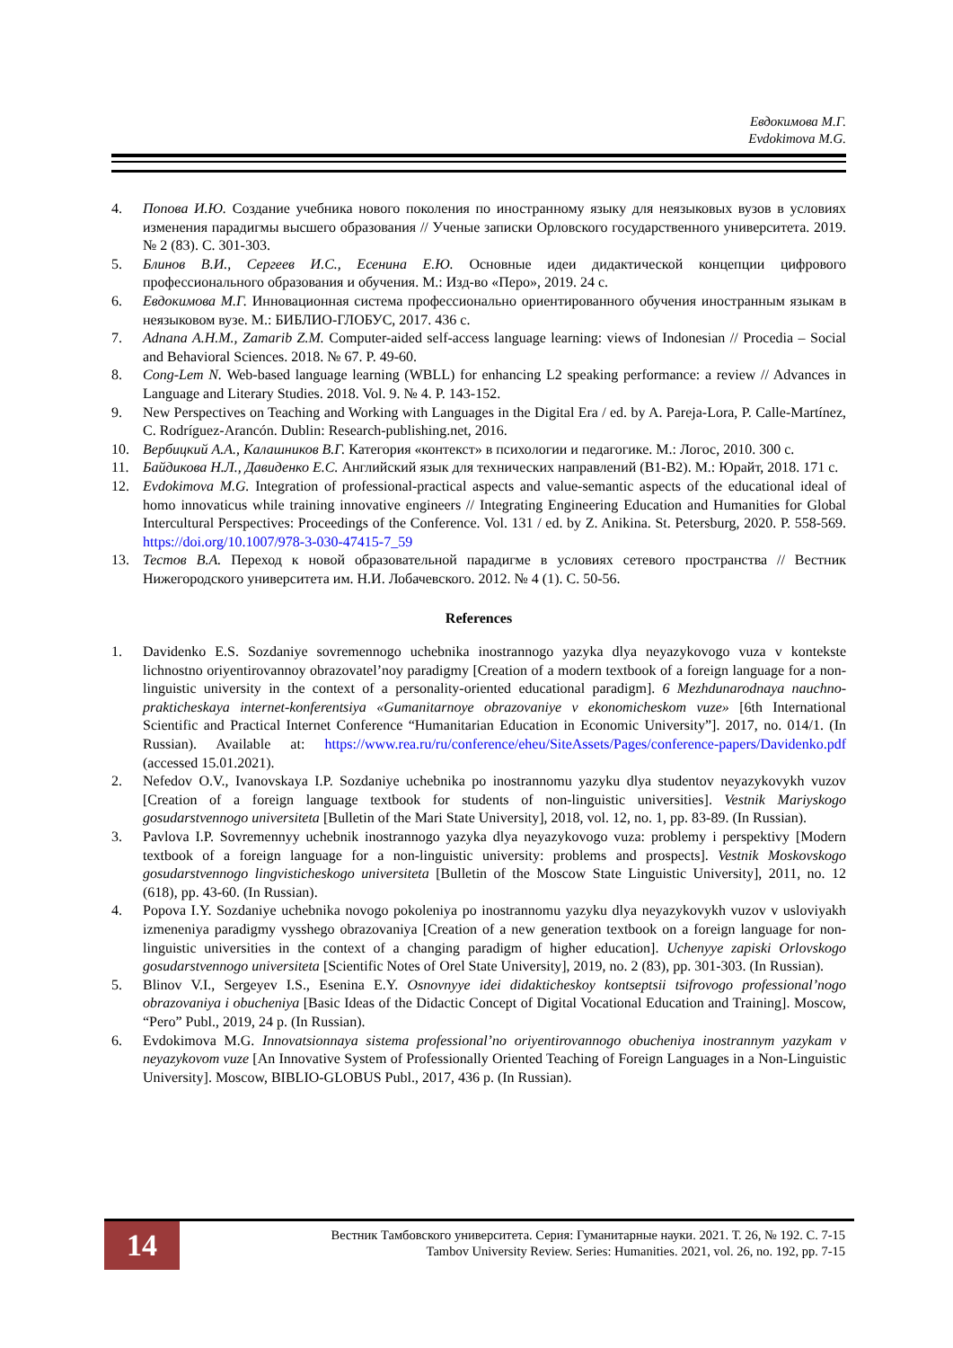Евдокимова М.Г.
Evdokimova M.G.
4. Попова И.Ю. Создание учебника нового поколения по иностранному языку для неязыковых вузов в условиях изменения парадигмы высшего образования // Ученые записки Орловского государственного университета. 2019. № 2 (83). С. 301-303.
5. Блинов В.И., Сергеев И.С., Есенина Е.Ю. Основные идеи дидактической концепции цифрового профессионального образования и обучения. М.: Изд-во «Перо», 2019. 24 с.
6. Евдокимова М.Г. Инновационная система профессионально ориентированного обучения иностранным языкам в неязыковом вузе. М.: БИБЛИО-ГЛОБУС, 2017. 436 с.
7. Adnana A.H.M., Zamarib Z.M. Computer-aided self-access language learning: views of Indonesian // Procedia – Social and Behavioral Sciences. 2018. № 67. P. 49-60.
8. Cong-Lem N. Web-based language learning (WBLL) for enhancing L2 speaking performance: a review // Advances in Language and Literary Studies. 2018. Vol. 9. № 4. P. 143-152.
9. New Perspectives on Teaching and Working with Languages in the Digital Era / ed. by A. Pareja-Lora, P. Calle-Martínez, C. Rodríguez-Arancón. Dublin: Research-publishing.net, 2016.
10. Вербицкий А.А., Калашников В.Г. Категория «контекст» в психологии и педагогике. М.: Логос, 2010. 300 с.
11. Байдикова Н.Л., Давиденко Е.С. Английский язык для технических направлений (B1-B2). М.: Юрайт, 2018. 171 с.
12. Evdokimova M.G. Integration of professional-practical aspects and value-semantic aspects of the educational ideal of homo innovaticus while training innovative engineers // Integrating Engineering Education and Humanities for Global Intercultural Perspectives: Proceedings of the Conference. Vol. 131 / ed. by Z. Anikina. St. Petersburg, 2020. P. 558-569. https://doi.org/10.1007/978-3-030-47415-7_59
13. Тестов В.А. Переход к новой образовательной парадигме в условиях сетевого пространства // Вестник Нижегородского университета им. Н.И. Лобачевского. 2012. № 4 (1). С. 50-56.
References
1. Davidenko E.S. Sozdaniye sovremennogo uchebnika inostrannogo yazyka dlya neyazykovogo vuza v kontekste lichnostno oriyentirovannoy obrazovatel’noy paradigmy [Creation of a modern textbook of a foreign language for a non-linguistic university in the context of a personality-oriented educational paradigm]. 6 Mezhdunarodnaya nauchno-prakticheskaya internet-konferentsiya «Gumanitarnoye obrazovaniye v ekonomicheskom vuze» [6th International Scientific and Practical Internet Conference “Humanitarian Education in Economic University”]. 2017, no. 014/1. (In Russian). Available at: https://www.rea.ru/ru/conference/eheu/SiteAssets/Pages/conference-papers/Davidenko.pdf (accessed 15.01.2021).
2. Nefedov O.V., Ivanovskaya I.P. Sozdaniye uchebnika po inostrannomu yazyku dlya studentov neyazykovykh vuzov [Creation of a foreign language textbook for students of non-linguistic universities]. Vestnik Mariyskogo gosudarstvennogo universiteta [Bulletin of the Mari State University], 2018, vol. 12, no. 1, pp. 83-89. (In Russian).
3. Pavlova I.P. Sovremennyy uchebnik inostrannogo yazyka dlya neyazykovogo vuza: problemy i perspektivy [Modern textbook of a foreign language for a non-linguistic university: problems and prospects]. Vestnik Moskovskogo gosudarstvennogo lingvisticheskogo universiteta [Bulletin of the Moscow State Linguistic University], 2011, no. 12 (618), pp. 43-60. (In Russian).
4. Popova I.Y. Sozdaniye uchebnika novogo pokoleniya po inostrannomu yazyku dlya neyazykovykh vuzov v usloviyakh izmeneniya paradigmy vysshego obrazovaniya [Creation of a new generation textbook on a foreign language for non-linguistic universities in the context of a changing paradigm of higher education]. Uchenyye zapiski Orlovskogo gosudarstvennogo universiteta [Scientific Notes of Orel State University], 2019, no. 2 (83), pp. 301-303. (In Russian).
5. Blinov V.I., Sergeyev I.S., Esenina E.Y. Osnovnyye idei didakticheskoy kontseptsii tsifrovogo profession­al’nogo obrazovaniya i obucheniya [Basic Ideas of the Didactic Concept of Digital Vocational Education and Training]. Moscow, “Pero” Publ., 2019, 24 p. (In Russian).
6. Evdokimova M.G. Innovatsionnaya sistema professional’no oriyentirovannogo obucheniya inostrannym yazykam v neyazykovom vuze [An Innovative System of Professionally Oriented Teaching of Foreign Languages in a Non-Linguistic University]. Moscow, BIBLIO-GLOBUS Publ., 2017, 436 p. (In Russian).
14
Вестник Тамбовского университета. Серия: Гуманитарные науки. 2021. Т. 26, № 192. С. 7-15
Tambov University Review. Series: Humanities. 2021, vol. 26, no. 192, pp. 7-15